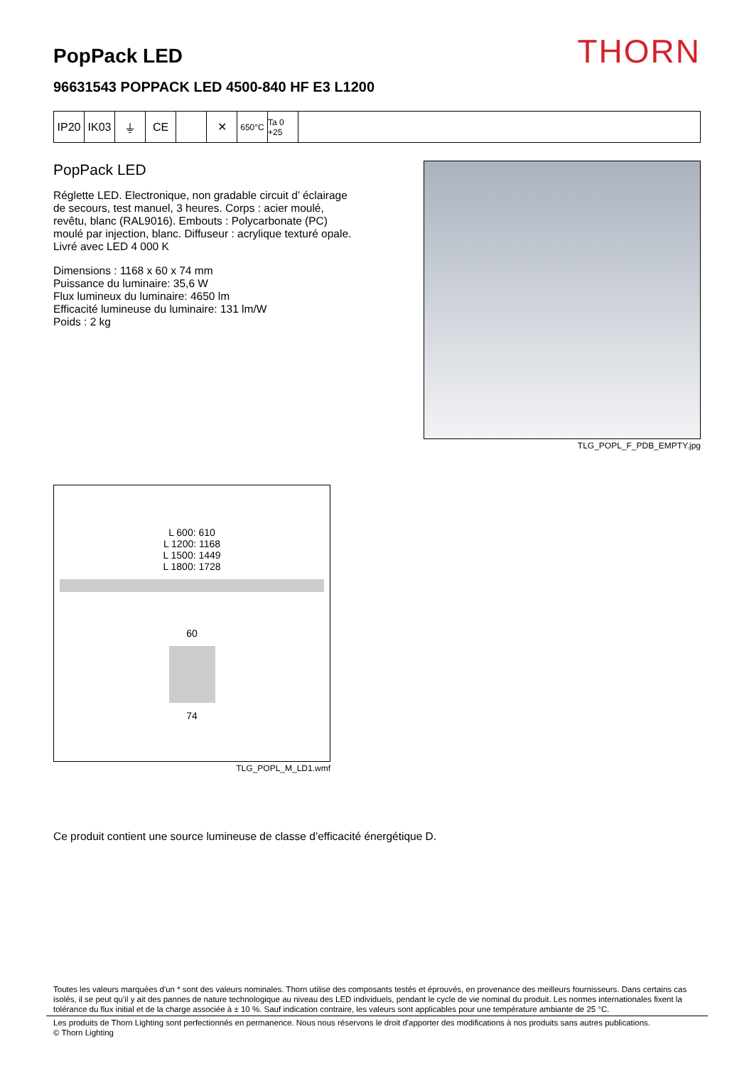PopPack LED
THORN
96631543 POPPACK LED 4500-840 HF E3 L1200
IP20 IK03 ⏚ CE ✕
650°C Ta 0 +25
PopPack LED
Réglette LED. Electronique, non gradable circuit d’ éclairage de secours, test manuel, 3 heures. Corps : acier moulé, revêtu, blanc (RAL9016). Embouts : Polycarbonate (PC) moulé par injection, blanc. Diffuseur : acrylique texturé opale. Livré avec LED 4 000 K
Dimensions : 1168 x 60 x 74 mm
Puissance du luminaire: 35,6 W
Flux lumineux du luminaire: 4650 lm
Efficacité lumineuse du luminaire: 131 lm/W
Poids : 2 kg
TLG_POPL_F_PDB_EMPTY.jpg
L 600: 610
L 1200: 1168
L 1500: 1449
L 1800: 1728
60
74
TLG_POPL_M_LD1.wmf
Ce produit contient une source lumineuse de classe d’efficacité énergétique D.
Toutes les valeurs marquées d'un * sont des valeurs nominales. Thorn utilise des composants testés et éprouvés, en provenance des meilleurs fournisseurs. Dans certains cas isolés, il se peut qu’il y ait des pannes de nature technologique au niveau des LED individuels, pendant le cycle de vie nominal du produit. Les normes internationales fixent la tolérance du flux initial et de la charge associée à ± 10 %. Sauf indication contraire, les valeurs sont applicables pour une température ambiante de 25 °C.
Les produits de Thorn Lighting sont perfectionnés en permanence. Nous nous réservons le droit d'apporter des modifications à nos produits sans autres publications.
© Thorn Lighting